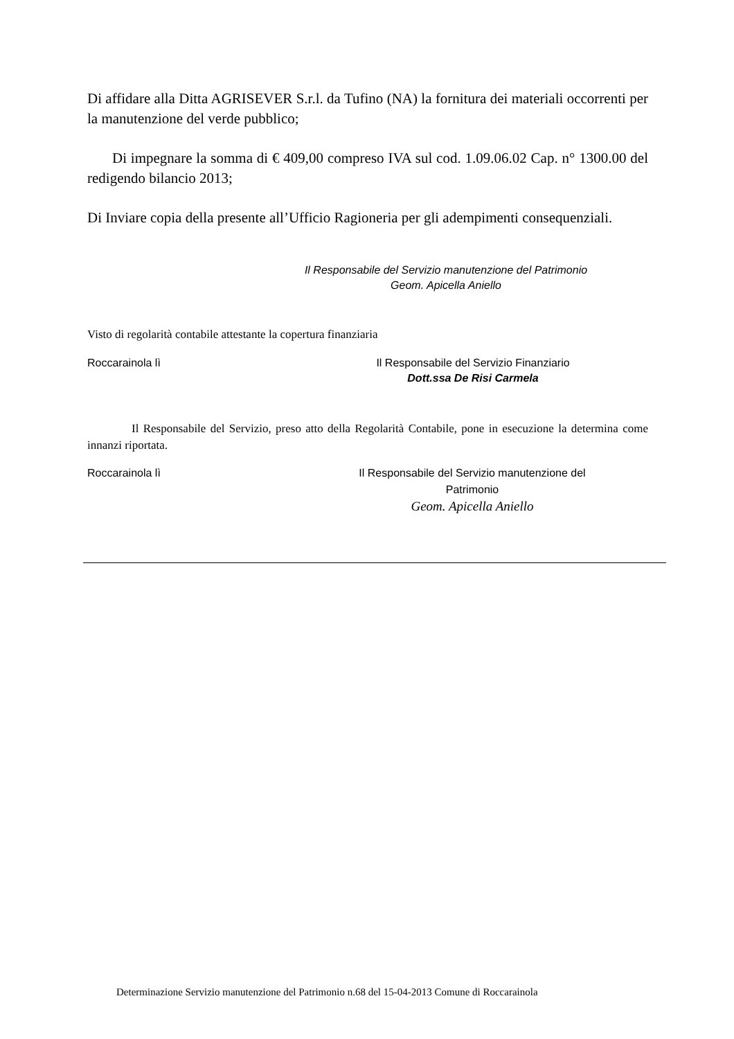Di affidare alla Ditta AGRISEVER S.r.l. da Tufino (NA) la fornitura dei materiali occorrenti per la manutenzione del verde pubblico;
Di impegnare la somma di € 409,00 compreso IVA sul cod. 1.09.06.02 Cap. n° 1300.00 del redigendo bilancio 2013;
Di Inviare copia della presente all’Ufficio Ragioneria per gli adempimenti consequenziali.
Il Responsabile del Servizio manutenzione del Patrimonio
Geom. Apicella Aniello
Visto di regolarità contabile attestante la copertura finanziaria
Roccarainola lì Il Responsabile del Servizio Finanziario
Dott.ssa De Risi Carmela
Il Responsabile del Servizio, preso atto della Regolarità Contabile, pone in esecuzione la determina come innanzi riportata.
Roccarainola lì Il Responsabile del Servizio manutenzione del
Patrimonio
Geom. Apicella Aniello
Determinazione Servizio manutenzione del Patrimonio n.68 del 15-04-2013 Comune di Roccarainola